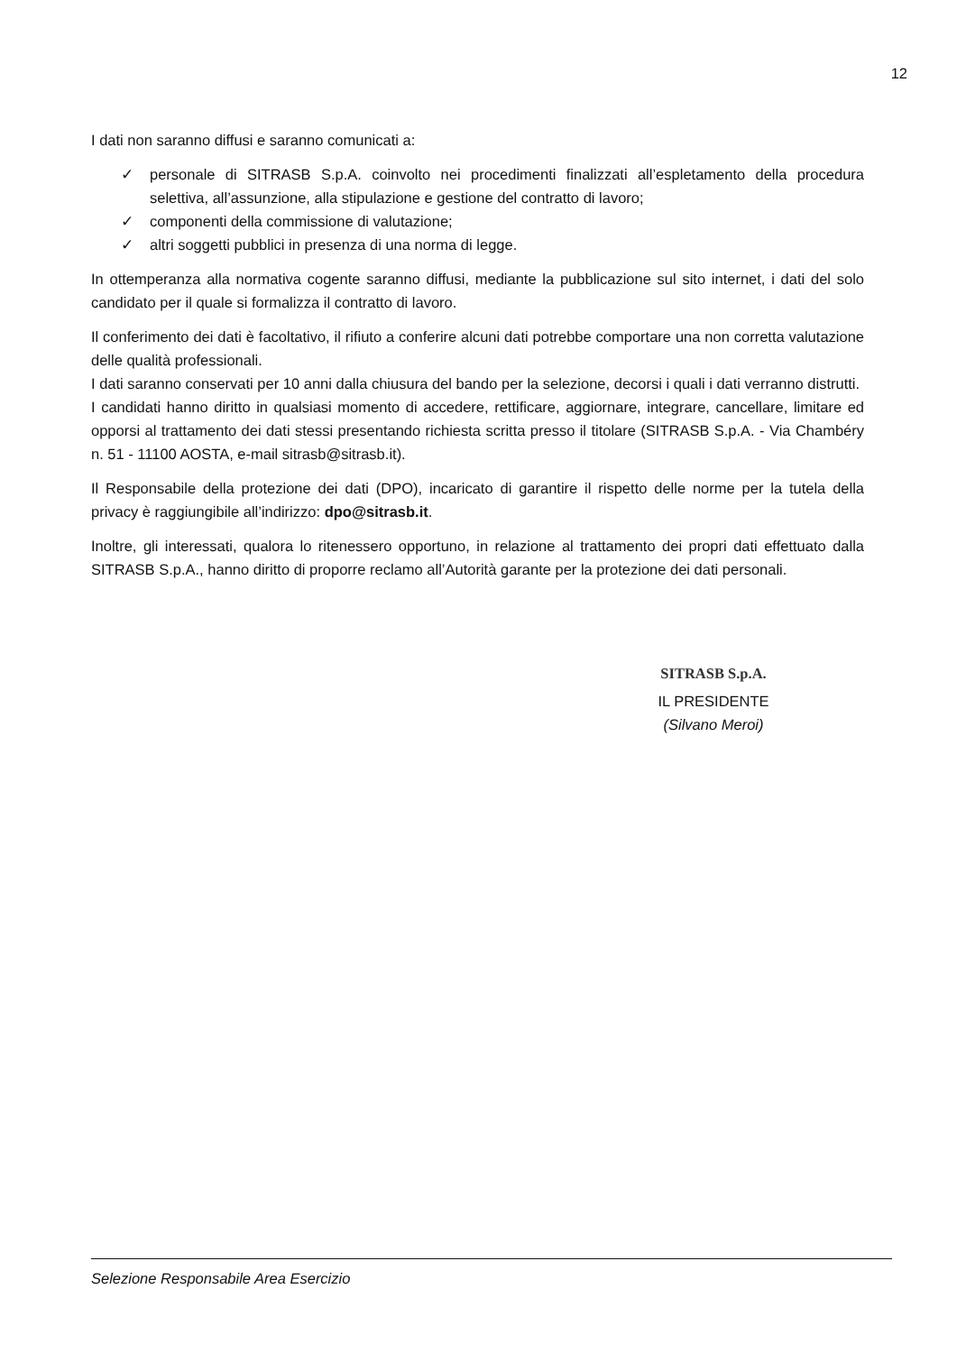12
I dati non saranno diffusi e saranno comunicati a:
✓ personale di SITRASB S.p.A. coinvolto nei procedimenti finalizzati all’espletamento della procedura selettiva, all’assunzione, alla stipulazione e gestione del contratto di lavoro;
✓ componenti della commissione di valutazione;
✓ altri soggetti pubblici in presenza di una norma di legge.
In ottemperanza alla normativa cogente saranno diffusi, mediante la pubblicazione sul sito internet, i dati del solo candidato per il quale si formalizza il contratto di lavoro.
Il conferimento dei dati è facoltativo, il rifiuto a conferire alcuni dati potrebbe comportare una non corretta valutazione delle qualità professionali.
I dati saranno conservati per 10 anni dalla chiusura del bando per la selezione, decorsi i quali i dati verranno distrutti.
I candidati hanno diritto in qualsiasi momento di accedere, rettificare, aggiornare, integrare, cancellare, limitare ed opporsi al trattamento dei dati stessi presentando richiesta scritta presso il titolare (SITRASB S.p.A. - Via Chambéry n. 51 - 11100 AOSTA, e-mail sitrasb@sitrasb.it).
Il Responsabile della protezione dei dati (DPO), incaricato di garantire il rispetto delle norme per la tutela della privacy è raggiungibile all’indirizzo: dpo@sitrasb.it.
Inoltre, gli interessati, qualora lo ritenessero opportuno, in relazione al trattamento dei propri dati effettuato dalla SITRASB S.p.A., hanno diritto di proporre reclamo all’Autorità garante per la protezione dei dati personali.
SITRASB S.p.A.
IL PRESIDENTE
(Silvano Meroi)
Selezione Responsabile Area Esercizio